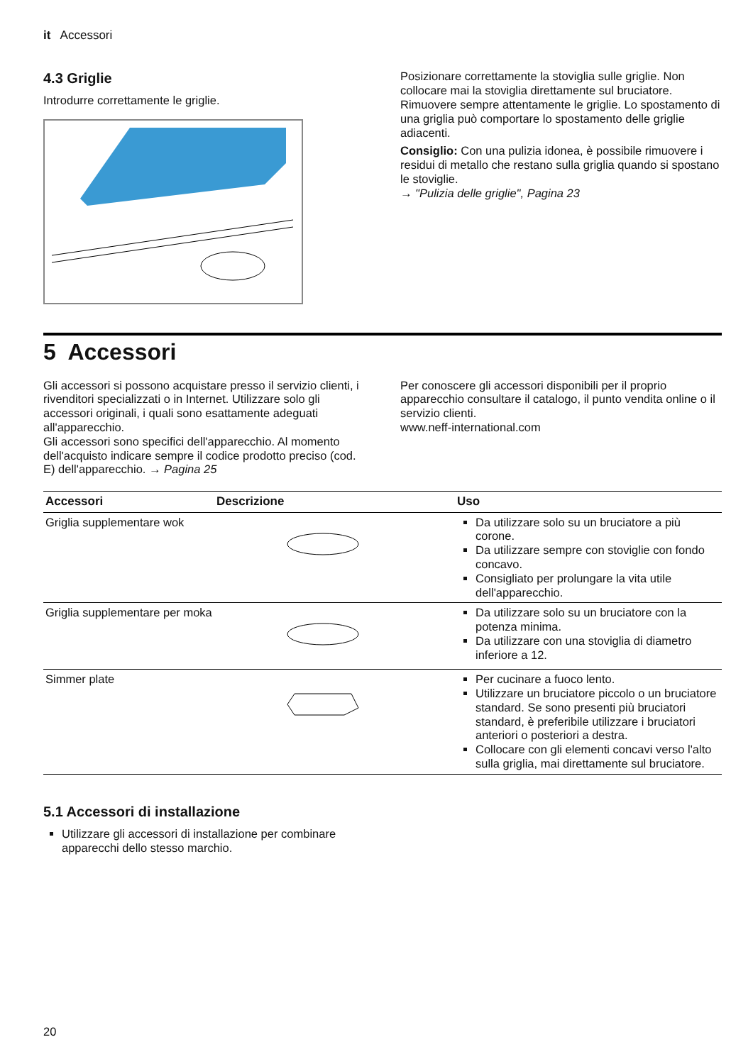it Accessori
4.3 Griglie
Introdurre correttamente le griglie.
Posizionare correttamente la stoviglia sulle griglie. Non collocare mai la stoviglia direttamente sul bruciatore. Rimuovere sempre attentamente le griglie. Lo spostamento di una griglia può comportare lo spostamento delle griglie adiacenti.
Consiglio: Con una pulizia idonea, è possibile rimuovere i residui di metallo che restano sulla griglia quando si spostano le stoviglie.
→ "Pulizia delle griglie", Pagina 23
5 Accessori
Gli accessori si possono acquistare presso il servizio clienti, i rivenditori specializzati o in Internet. Utilizzare solo gli accessori originali, i quali sono esattamente adeguati all'apparecchio.
Gli accessori sono specifici dell'apparecchio. Al momento dell'acquisto indicare sempre il codice prodotto preciso (cod. E) dell'apparecchio. → Pagina 25
Per conoscere gli accessori disponibili per il proprio apparecchio consultare il catalogo, il punto vendita online o il servizio clienti.
www.neff-international.com
| Accessori | Descrizione | Uso |
| --- | --- | --- |
| Griglia supplementare wok | | Da utilizzare solo su un bruciatore a più corone. Da utilizzare sempre con stoviglie con fondo concavo. Consigliato per prolungare la vita utile dell'apparecchio. |
| Griglia supplementare per moka | | Da utilizzare solo su un bruciatore con la potenza minima. Da utilizzare con una stoviglia di diametro inferiore a 12. |
| Simmer plate | | Per cucinare a fuoco lento. Utilizzare un bruciatore piccolo o un bruciatore standard. Se sono presenti più bruciatori standard, è preferibile utilizzare i bruciatori anteriori o posteriori a destra. Collocare con gli elementi concavi verso l'alto sulla griglia, mai direttamente sul bruciatore. |
5.1 Accessori di installazione
Utilizzare gli accessori di installazione per combinare apparecchi dello stesso marchio.
20